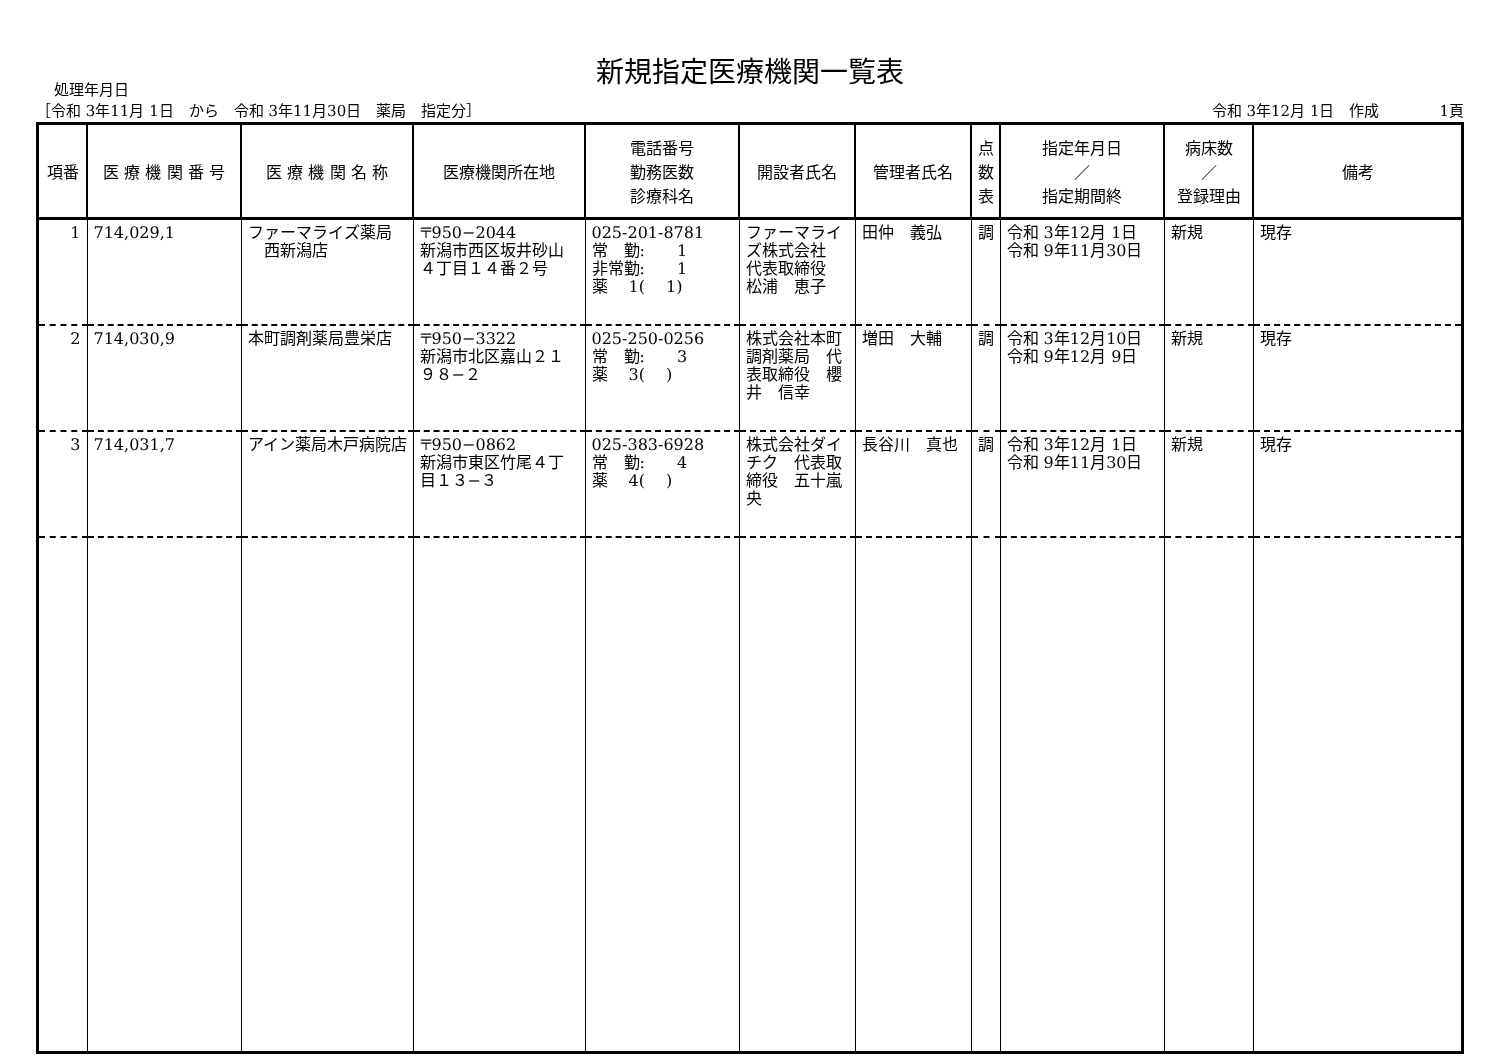新規指定医療機関一覧表
処理年月日
［令和 3年11月 1日　から　令和 3年11月30日　薬局　指定分］ 令和 3年12月 1日　作成　　　　1頁
| 項番 | 医 療 機 関 番 号 | 医 療 機 関 名 称 | 医療機関所在地 | 電話番号 勤務医数 診療科名 | 開設者氏名 | 管理者氏名 | 点 数 表 | 指定年月日 ／ 指定期間終 | 病床数 ／ 登録理由 | 備考 |
| --- | --- | --- | --- | --- | --- | --- | --- | --- | --- | --- |
| 1 | 714,029,1 | ファーマライズ薬局 西新潟店 | 〒950−2044 新潟市西区坂井砂山 ４丁目１４番２号 | 025-201-8781 常 勤: 1 非常勤: 1 薬 1( 1) | ファーマライズ株式会社 代表取締役 松浦 恵子 | 田仲 義弘 | 調 | 令和 3年12月 1日 令和 9年11月30日 | 新規 | 現存 |
| 2 | 714,030,9 | 本町調剤薬局豊栄店 | 〒950−3322 新潟市北区嘉山２１ ９８−２ | 025-250-0256 常 勤: 3 薬 3( ) | 株式会社本町調剤薬局 代表取締役 櫻井 信幸 | 増田 大輔 | 調 | 令和 3年12月10日 令和 9年12月 9日 | 新規 | 現存 |
| 3 | 714,031,7 | アイン薬局木戸病院店 | 〒950−0862 新潟市東区竹尾４丁目１３−３ | 025-383-6928 常 勤: 4 薬 4( ) | 株式会社ダイチク 代表取締役 五十嵐 央 | 長谷川 真也 | 調 | 令和 3年12月 1日 令和 9年11月30日 | 新規 | 現存 |